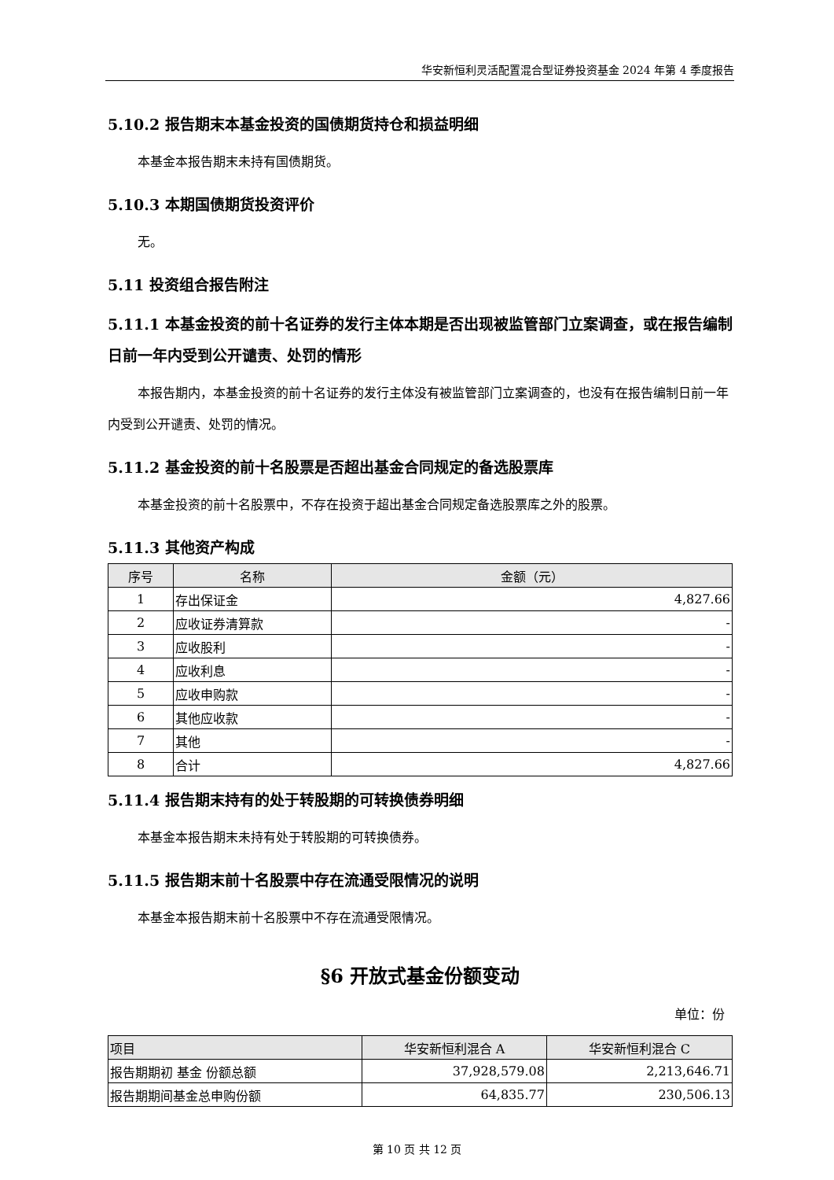华安新恒利灵活配置混合型证券投资基金 2024 年第 4 季度报告
5.10.2 报告期末本基金投资的国债期货持仓和损益明细
本基金本报告期末未持有国债期货。
5.10.3 本期国债期货投资评价
无。
5.11 投资组合报告附注
5.11.1 本基金投资的前十名证券的发行主体本期是否出现被监管部门立案调查，或在报告编制日前一年内受到公开谴责、处罚的情形
本报告期内，本基金投资的前十名证券的发行主体没有被监管部门立案调查的，也没有在报告编制日前一年内受到公开谴责、处罚的情况。
5.11.2 基金投资的前十名股票是否超出基金合同规定的备选股票库
本基金投资的前十名股票中，不存在投资于超出基金合同规定备选股票库之外的股票。
5.11.3 其他资产构成
| 序号 | 名称 | 金额（元） |
| --- | --- | --- |
| 1 | 存出保证金 | 4,827.66 |
| 2 | 应收证券清算款 | - |
| 3 | 应收股利 | - |
| 4 | 应收利息 | - |
| 5 | 应收申购款 | - |
| 6 | 其他应收款 | - |
| 7 | 其他 | - |
| 8 | 合计 | 4,827.66 |
5.11.4 报告期末持有的处于转股期的可转换债券明细
本基金本报告期末未持有处于转股期的可转换债券。
5.11.5 报告期末前十名股票中存在流通受限情况的说明
本基金本报告期末前十名股票中不存在流通受限情况。
§6 开放式基金份额变动
单位：份
| 项目 | 华安新恒利混合 A | 华安新恒利混合 C |
| --- | --- | --- |
| 报告期期初 基金 份额总额 | 37,928,579.08 | 2,213,646.71 |
| 报告期期间基金总申购份额 | 64,835.77 | 230,506.13 |
第 10 页 共 12 页